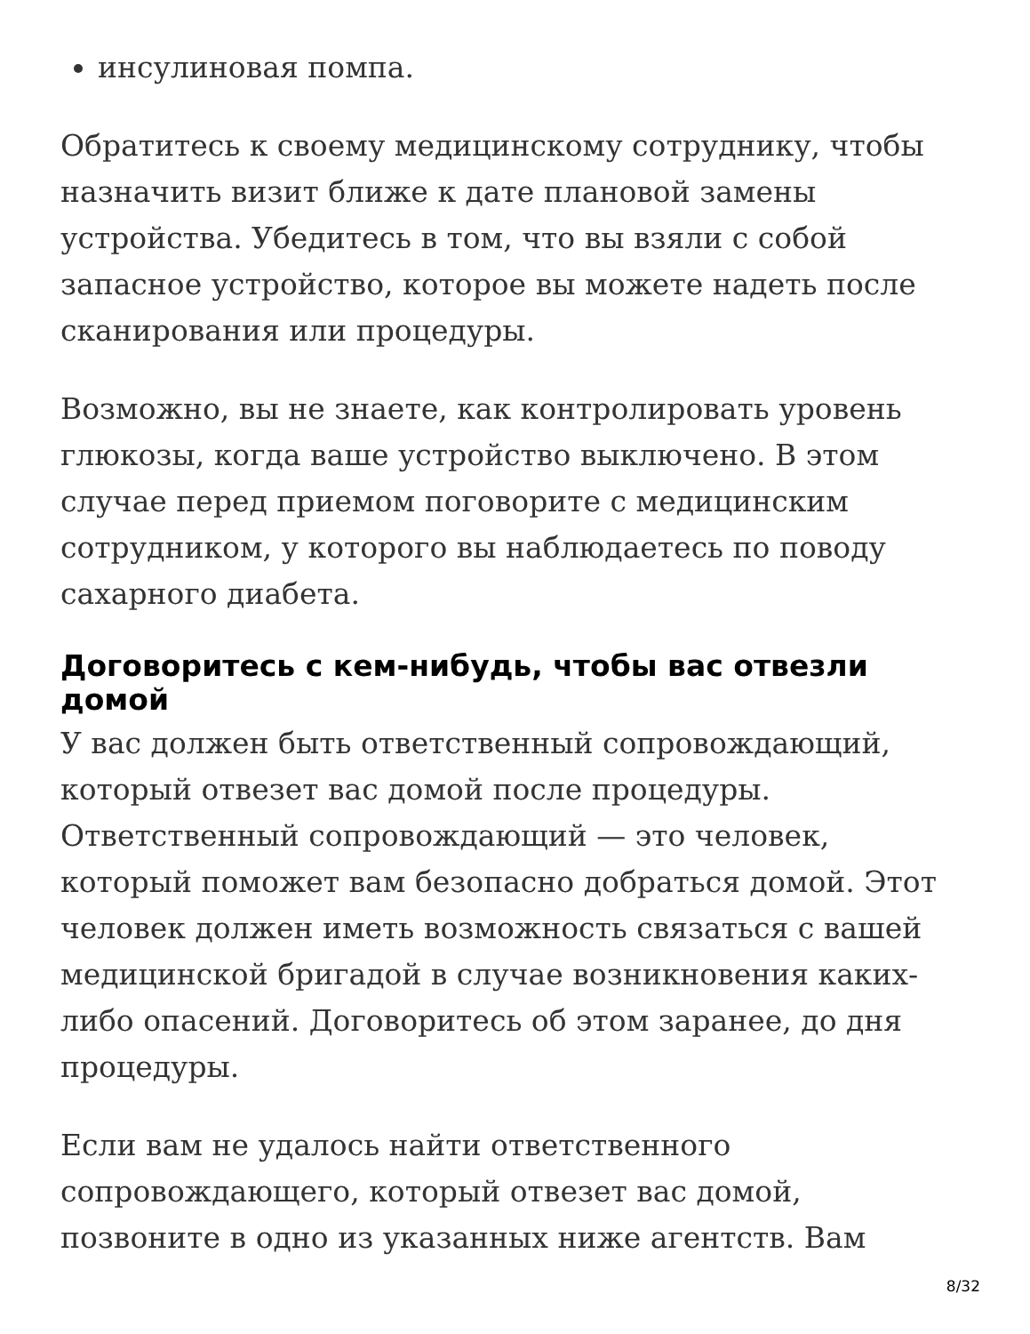инсулиновая помпа.
Обратитесь к своему медицинскому сотруднику, чтобы назначить визит ближе к дате плановой замены устройства. Убедитесь в том, что вы взяли с собой запасное устройство, которое вы можете надеть после сканирования или процедуры.
Возможно, вы не знаете, как контролировать уровень глюкозы, когда ваше устройство выключено. В этом случае перед приемом поговорите с медицинским сотрудником, у которого вы наблюдаетесь по поводу сахарного диабета.
Договоритесь с кем-нибудь, чтобы вас отвезли домой
У вас должен быть ответственный сопровождающий, который отвезет вас домой после процедуры. Ответственный сопровождающий — это человек, который поможет вам безопасно добраться домой. Этот человек должен иметь возможность связаться с вашей медицинской бригадой в случае возникновения каких-либо опасений. Договоритесь об этом заранее, до дня процедуры.
Если вам не удалось найти ответственного сопровождающего, который отвезет вас домой, позвоните в одно из указанных ниже агентств. Вам
8/32